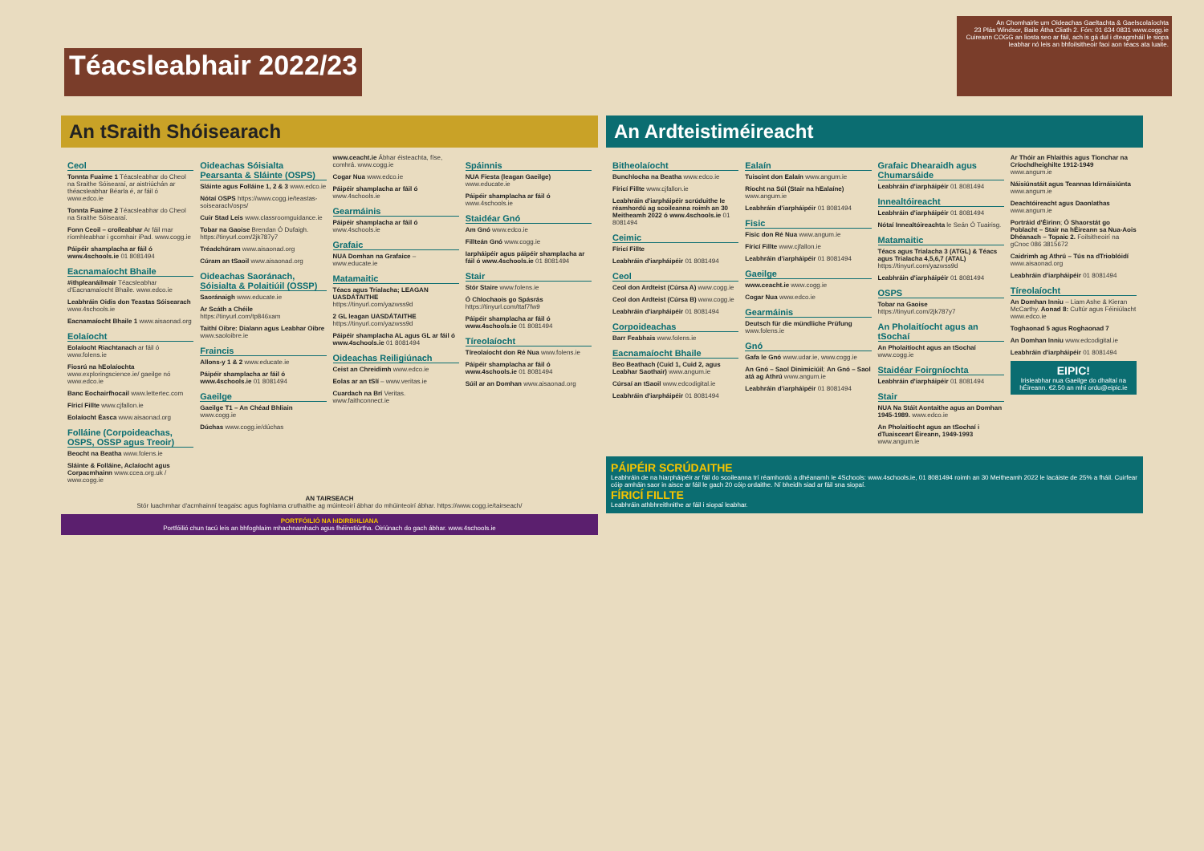Téacsleabhair 2022/23
An Chomhairle um Oideachas Gaeltachta & Gaelscolaíochta
23 Plás Windsor, Baile Átha Cliath 2. Fón: 01 634 0831 www.cogg.ie
Cuireann COGG an liosta seo ar fáil, ach is gá dul i dteagmháil le siopa leabhar nó leis an bhfoilsitheoir faoi aon téacs ata luaite.
An tSraith Shóisearach
Ceol
Tonnta Fuaime 1 Téacsleabhar do Cheol na Sraithe Sóisearaí, ar aistriúchán ar théacsleabhar Béarla é, ar fáil ó www.edco.ie
Tonnta Fuaime 2 Téacsleabhar do Cheol na Sraithe Sóisearaí.
Fonn Ceoil – croíleabhar Ar fáil mar ríomhleabhar i gcomhair iPad. www.cogg.ie
Páipéir shamplacha ar fáil ó www.4schools.ie 01 8081494
Eacnamaíocht Bhaile
#ithpleanáilmair Téacsleabhar d'Eacnamaíocht Bhaile. www.edco.ie
Leabhráin Oidis don Teastas Sóisearach www.4schools.ie
Eacnamaíocht Bhaile 1 www.aisaonad.org
Eolaíocht
Eolaíocht Riachtanach ar fáil ó www.folens.ie
Fiosrú na hEolaíochta www.exploringscience.ie/ gaeilge nó www.edco.ie
Banc Eochairfhocail www.lettertec.com
Fíricí Fillte www.cjfallon.ie
Eolaíocht Éasca www.aisaonad.org
Folláine (Corpoideachas, OSPS, OSSP agus Treoir)
Beocht na Beatha www.folens.ie
Sláinte & Folláine, Aclaíocht agus Corpacmhainn www.ccea.org.uk / www.cogg.ie
Oideachas Sóisialta Pearsanta & Sláinte (OSPS)
Sláinte agus Folláine 1, 2 & 3 www.edco.ie
Nótaí OSPS https://www.cogg.ie/teastas-soisearach/osps/
Cuir Stad Leis www.classroomguidance.ie
Tobar na Gaoise Brendan Ó Dufaigh. https://tinyurl.com/2jk787y7
Tréadchúram www.aisaonad.org
Cúram an tSaoil www.aisaonad.org
Oideachas Saoránach, Sóisialta & Polaitiúil (OSSP)
Saoránaigh www.educate.ie
Ar Scáth a Chéile https://tinyurl.com/tp846xam
Taithí Oibre: Dialann agus Leabhar Oibre www.saoloibre.ie
Fraincis
Allons-y 1 & 2 www.educate.ie
Páipéir shamplacha ar fáil ó www.4schools.ie 01 8081494
Gaeilge
Gaeilge T1 – An Chéad Bhliain www.cogg.ie
Dúchas www.cogg.ie/dúchas
www.ceacht.ie Ábhar éisteachta, físe, comhrá. www.cogg.ie
Cogar Nua www.edco.ie
Páipéir shamplacha ar fáil ó www.4schools.ie
Gearmáinis
Páipéir shamplacha ar fáil ó www.4schools.ie
Grafaic
NUA Domhan na Grafaice – www.educate.ie
Matamaitic
Téacs agus Trialacha; LEAGAN UASDÁTAITHE https://tinyurl.com/yazwss9d
2 GL leagan UASDÁTAITHE https://tinyurl.com/yazwss9d
Páipéir shamplacha AL agus GL ar fáil ó www.4schools.ie 01 8081494
Oideachas Reiligiúnach
Ceist an Chreidimh www.edco.ie
Eolas ar an tSlí – www.veritas.ie
Cuardach na Brí Veritas. www.faithconnect.ie
Spáinnis
NUA Fiesta (leagan Gaeilge) www.educate.ie
Páipéir shamplacha ar fáil ó www.4schools.ie
Staidéar Gnó
Am Gnó www.edco.ie
Fillteán Gnó www.cogg.ie
Iarpháipéir agus páipéir shamplacha ar fáil ó www.4schools.ie 01 8081494
Stair
Stór Staire www.folens.ie
Ó Chlochaois go Spásrás https://tinyurl.com/ttaf7fw9
Páipéir shamplacha ar fáil ó www.4schools.ie 01 8081494
Tíreolaíocht
Tíreolaíocht don Ré Nua www.folens.ie
Páipéir shamplacha ar fáil ó www.4schools.ie 01 8081494
Súil ar an Domhan www.aisaonad.org
AN TAIRSEACH
Stór luachmhar d'acmhainní teagaisc agus foghlama cruthaithe ag múinteoirí ábhar do mhúinteoirí ábhar. https://www.cogg.ie/tairseach/
PORTFÓILIÓ NA hIDIRBHLIANA
Portfóilió chun tacú leis an bhfoghlaim mhachnamhach agus fhéinstiúrtha. Oiriúnach do gach ábhar. www.4schools.ie
An Ardteistiméireacht
Bitheolaíocht
Bunchlocha na Beatha www.edco.ie
Fíricí Fillte www.cjfallon.ie
Leabhráin d'iarpháipéir scrúduithe le réamhordú ag scoileanna roimh an 30 Meitheamh 2022 ó www.4schools.ie 01 8081494
Ceimic
Fíricí Fillte
Leabhráin d'iarpháipéir 01 8081494
Ceol
Ceol don Ardteist (Cúrsa A) www.cogg.ie
Ceol don Ardteist (Cúrsa B) www.cogg.ie
Leabhráin d'iarpháipéir 01 8081494
Corpoideachas
Barr Feabhais www.folens.ie
Eacnamaíocht Bhaile
Beo Beathach (Cuid 1, Cuid 2, agus Leabhar Saothair) www.angum.ie
Cúrsaí an tSaoil www.edcodigital.ie
Leabhráin d'iarpháipéir 01 8081494
Ealaín
Tuiscint don Ealaín www.angum.ie
Ríocht na Súl (Stair na hEalaíne) www.angum.ie
Leabhráin d'iarpháipéir 01 8081494
Fisic
Fisic don Ré Nua www.angum.ie
Fíricí Fillte www.cjfallon.ie
Leabhráin d'iarpháipéir 01 8081494
Gaeilge
www.ceacht.ie www.cogg.ie
Cogar Nua www.edco.ie
Gearmáinis
Deutsch für die mündliche Prüfung www.folens.ie
Gnó
Gafa le Gnó www.udar.ie, www.cogg.ie
An Gnó – Saol Dinimiciúil; An Gnó – Saol atá ag Athrú www.angum.ie
Leabhráin d'iarpháipéir 01 8081494
Grafaic Dhearaidh agus Chumarsáide
Leabhráin d'iarpháipéir 01 8081494
Innealtóireacht
Leabhráin d'iarpháipéir 01 8081494
Nótaí Innealtóireachta le Seán Ó Tuairisg.
Matamaitic
Téacs agus Trialacha 3 (ATGL) & Téacs agus Trialacha 4,5,6,7 (ATAL) https://tinyurl.com/yazwss9d
Leabhráin d'iarpháipéir 01 8081494
OSPS
Tobar na Gaoise https://tinyurl.com/2jk787y7
An Pholaitíocht agus an tSochaí
An Pholaitíocht agus an tSochaí www.cogg.ie
Staidéar Foirgníochta
Leabhráin d'iarpháipéir 01 8081494
Stair
NUA Na Stáit Aontaithe agus an Domhan 1945-1989. www.edco.ie
An Pholaitíocht agus an tSochaí i dTuaisceart Éireann, 1949-1993 www.angum.ie
Ar Thóir an Fhlaithis agus Tionchar na Críochdheighilte 1912-1949 www.angum.ie
Náisiúnstáit agus Teannas Idirnáisiúnta www.angum.ie
Deachtóireacht agus Daonlathas www.angum.ie
Portráid d'Éirinn; Ó Shaorstát go Poblacht – Stair na hÉireann sa Nua-Aois Dhéanach – Topaic 2. Foilsitheoirí na gCnoc 086 3815672
Caidrimh ag Athrú – Tús na dTrioblóidí www.aisaonad.org
Leabhráin d'iarpháipéir 01 8081494
Tíreolaíocht
An Domhan Inniu – Liam Ashe & Kieran McCarthy. Aonad 8: Cultúr agus Féiniúlacht www.edco.ie
Toghaonad 5 agus Roghaonad 7
An Domhan Inniu www.edcodigital.ie
Leabhráin d'iarpháipéir 01 8081494
EIPIC!
Irisleabhar nua Gaeilge do dhaltaí na hÉireann. €2.50 an mhí ordu@eipic.ie
PÁIPÉIR SCRÚDAITHE
Leabhráin de na hiarpháipéir ar fáil do scoileanna trí réamhordú a dhéanamh le 4Schools: www.4schools.ie, 01 8081494 roimh an 30 Meitheamh 2022 le lacáiste de 25% a fháil. Cuirfear cóip amháin saor in aisce ar fáil le gach 20 cóip ordaithe. Ní bheidh siad ar fáil sna siopaí.
FÍRICÍ FILLTE
Leabhráin athbhreithnithe ar fáil i siopaí leabhar.